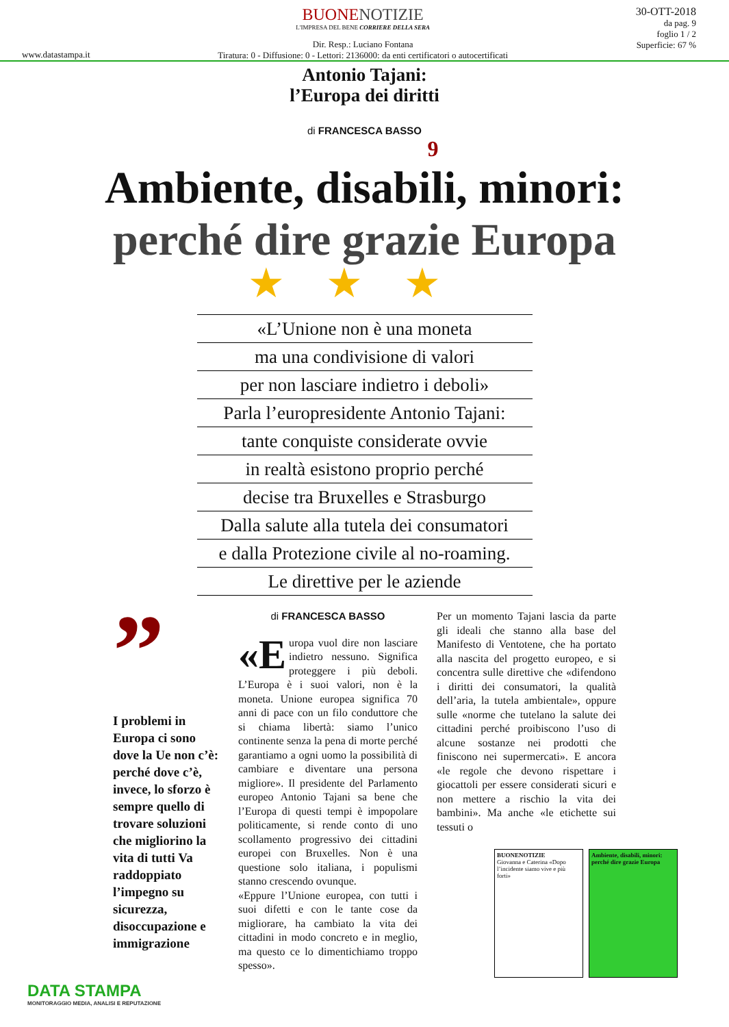www.datastampa.it
BUONENOTIZIE
L'IMPRESA DEL BENE CORRIERE DELLA SERA
Dir. Resp.: Luciano Fontana
Tiratura: 0 - Diffusione: 0 - Lettori: 2136000: da enti certificatori o autocertificati
30-OTT-2018
da pag. 9
foglio 1 / 2
Superficie: 67 %
Antonio Tajani:
l’Europa dei diritti
di FRANCESCA BASSO
9
Ambiente, disabili, minori:
perché dire grazie Europa
★★★
«L’Unione non è una moneta
ma una condivisione di valori
per non lasciare indietro i deboli»
Parla l’europresidente Antonio Tajani:
tante conquiste considerate ovvie
in realtà esistono proprio perché
decise tra Bruxelles e Strasburgo
Dalla salute alla tutela dei consumatori
e dalla Protezione civile al no-roaming.
Le direttive per le aziende
”
I problemi in Europa ci sono dove la Ue non c’è: perché dove c’è, invece, lo sforzo è sempre quello di trovare soluzioni che migliorino la vita di tutti Va raddoppiato l’impegno su sicurezza, disoccupazione e immigrazione
di FRANCESCA BASSO
«E uropa vuol dire non lasciare indietro nessuno. Significa proteggere i più deboli. L’Europa è i suoi valori, non è la moneta. Unione europea significa 70 anni di pace con un filo conduttore che si chiama libertà: siamo l’unico continente senza la pena di morte perché garantiamo a ogni uomo la possibilità di cambiare e diventare una persona migliore». Il presidente del Parlamento europeo Antonio Tajani sa bene che l’Europa di questi tempi è impopolare politicamente, si rende conto di uno scollamento progressivo dei cittadini europei con Bruxelles. Non è una questione solo italiana, i populismi stanno crescendo ovunque.
«Eppure l’Unione europea, con tutti i suoi difetti e con le tante cose da migliorare, ha cambiato la vita dei cittadini in modo concreto e in meglio, ma questo ce lo dimentichiamo troppo spesso».
Per un momento Tajani lascia da parte gli ideali che stanno alla base del Manifesto di Ventotene, che ha portato alla nascita del progetto europeo, e si concentra sulle direttive che «difendono i diritti dei consumatori, la qualità dell’aria, la tutela ambientale», oppure sulle «norme che tutelano la salute dei cittadini perché proibiscono l’uso di alcune sostanze nei prodotti che finiscono nei supermercati». E ancora «le regole che devono rispettare i giocattoli per essere considerati sicuri e non mettere a rischio la vita dei bambini». Ma anche «le etichette sui tessuti o
BUONENOTIZIE
Giovanna e Caterina «Dopo l’incidente siamo vive e più forti»
Ambiente, disabili, minori: perché dire grazie Europa
DATA STAMPA
MONITORAGGIO MEDIA, ANALISI E REPUTAZIONE